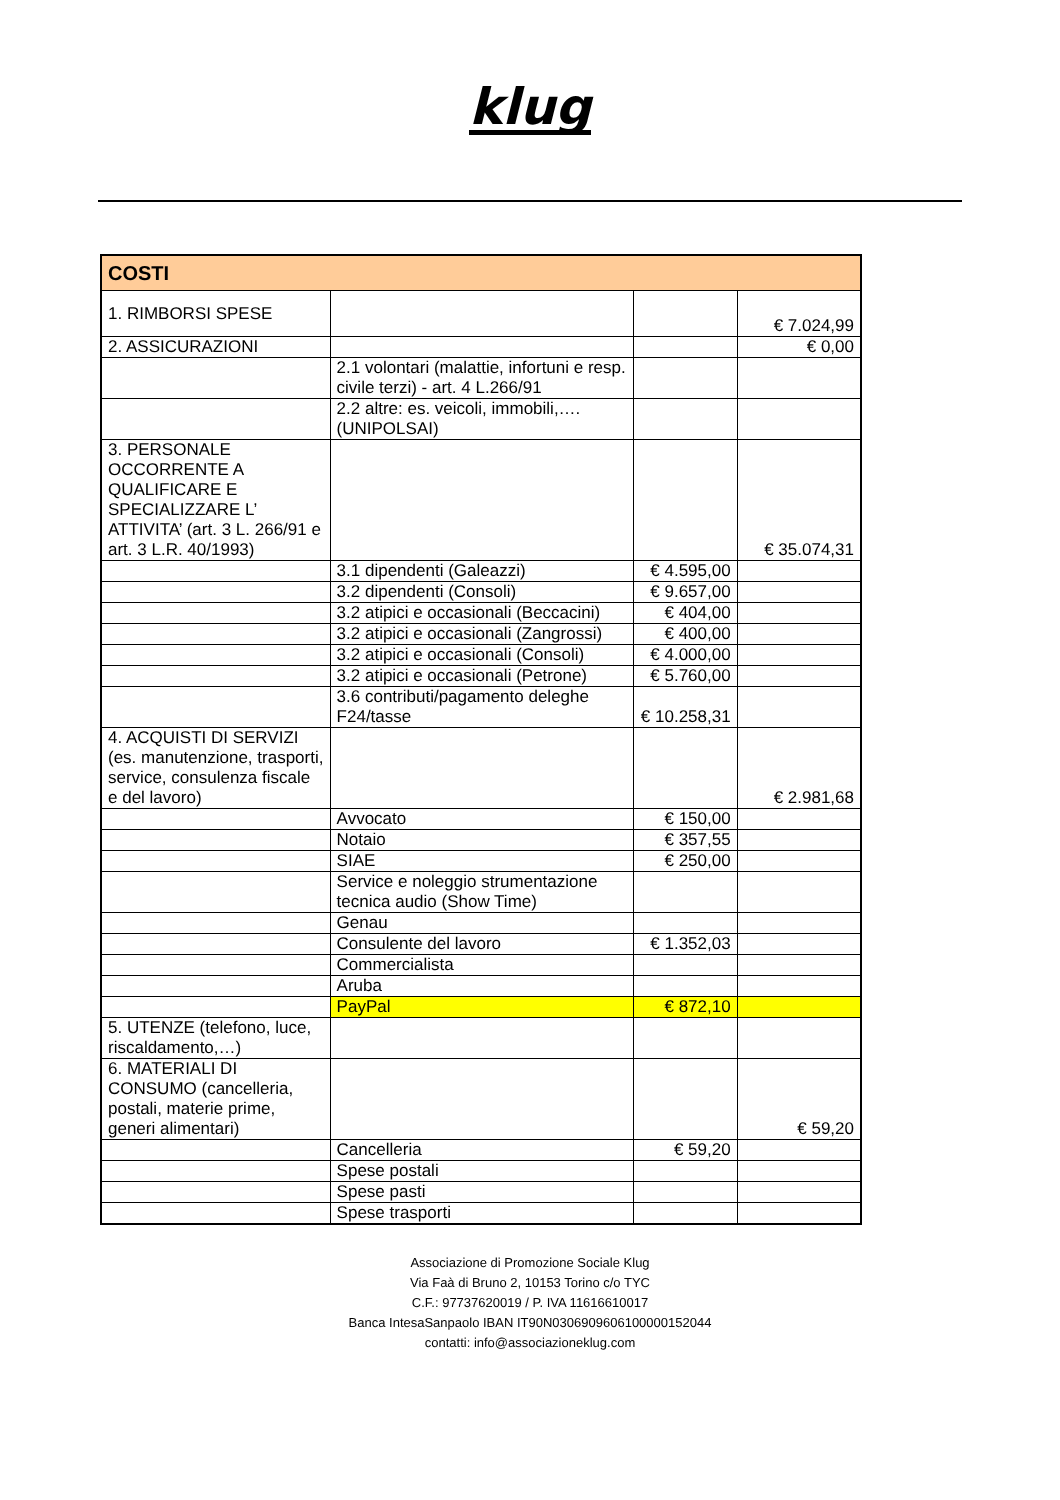klug
| COSTI | | | |
| --- | --- | --- | --- |
| 1. RIMBORSI SPESE | | | € 7.024,99 |
| 2. ASSICURAZIONI | | | € 0,00 |
| | 2.1 volontari (malattie, infortuni e resp. civile terzi) - art. 4 L.266/91 | | |
| | 2.2 altre: es. veicoli, immobili,…. (UNIPOLSAI) | | |
| 3. PERSONALE OCCORRENTE A QUALIFICARE E SPECIALIZZARE L’ ATTIVITA’ (art. 3 L. 266/91 e art. 3 L.R. 40/1993) | | | € 35.074,31 |
| | 3.1 dipendenti (Galeazzi) | € 4.595,00 | |
| | 3.2 dipendenti (Consoli) | € 9.657,00 | |
| | 3.2 atipici e occasionali (Beccacini) | € 404,00 | |
| | 3.2 atipici e occasionali (Zangrossi) | € 400,00 | |
| | 3.2 atipici e occasionali (Consoli) | € 4.000,00 | |
| | 3.2 atipici e occasionali (Petrone) | € 5.760,00 | |
| | 3.6 contributi/pagamento deleghe F24/tasse | € 10.258,31 | |
| 4. ACQUISTI DI SERVIZI (es. manutenzione, trasporti, service, consulenza fiscale e del lavoro) | | | € 2.981,68 |
| | Avvocato | € 150,00 | |
| | Notaio | € 357,55 | |
| | SIAE | € 250,00 | |
| | Service e noleggio strumentazione tecnica audio (Show Time) | | |
| | Genau | | |
| | Consulente del lavoro | € 1.352,03 | |
| | Commercialista | | |
| | Aruba | | |
| | PayPal | € 872,10 | |
| 5. UTENZE (telefono, luce, riscaldamento,…) | | | |
| 6. MATERIALI DI CONSUMO (cancelleria, postali, materie prime, generi alimentari) | | | € 59,20 |
| | Cancelleria | € 59,20 | |
| | Spese postali | | |
| | Spese pasti | | |
| | Spese trasporti | | |
Associazione di Promozione Sociale Klug
Via Faà di Bruno 2, 10153 Torino c/o TYC
C.F.: 97737620019 / P. IVA 11616610017
Banca IntesaSanpaolo IBAN IT90N0306909606100000152044
contatti: info@associazioneklug.com